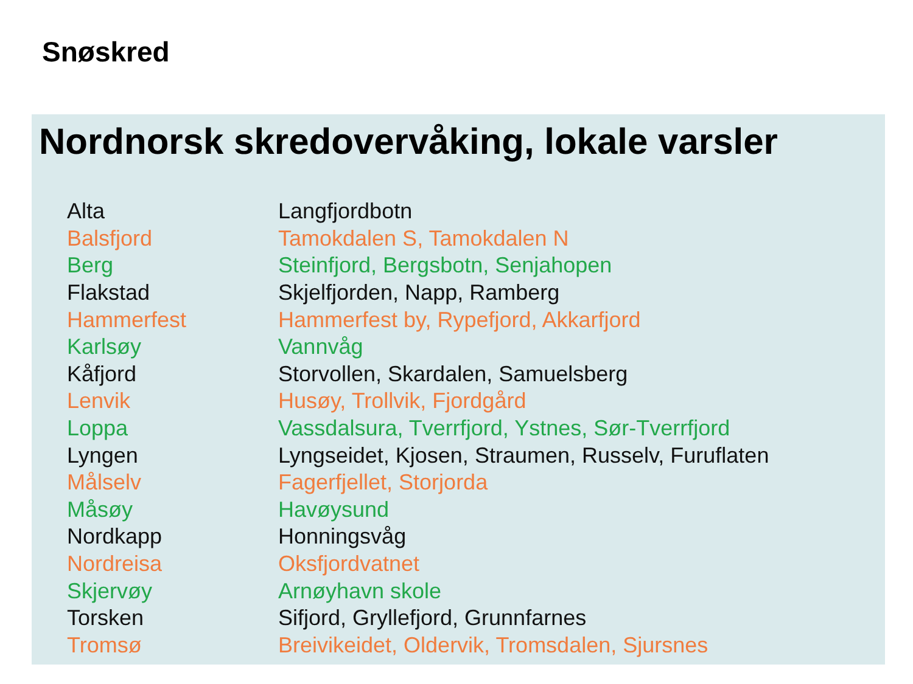Snøskred
Nordnorsk skredovervåking, lokale varsler
| Alta | Langfjordbotn |
| Balsfjord | Tamokdalen S, Tamokdalen N |
| Berg | Steinfjord, Bergsbotn, Senjahopen |
| Flakstad | Skjelfjorden, Napp, Ramberg |
| Hammerfest | Hammerfest by, Rypefjord, Akkarfjord |
| Karlsøy | Vannvåg |
| Kåfjord | Storvollen, Skardalen, Samuelsberg |
| Lenvik | Husøy, Trollvik, Fjordgård |
| Loppa | Vassdalsura, Tverrfjord, Ystnes, Sør-Tverrfjord |
| Lyngen | Lyngseidet, Kjosen, Straumen, Russelv, Furuflaten |
| Målselv | Fagerfjellet, Storjorda |
| Måsøy | Havøysund |
| Nordkapp | Honningsvåg |
| Nordreisa | Oksfjordvatnet |
| Skjervøy | Arnøyhavn skole |
| Torsken | Sifjord, Gryllefjord, Grunnfarnes |
| Tromsø | Breivikeidet, Oldervik, Tromsdalen, Sjursnes |